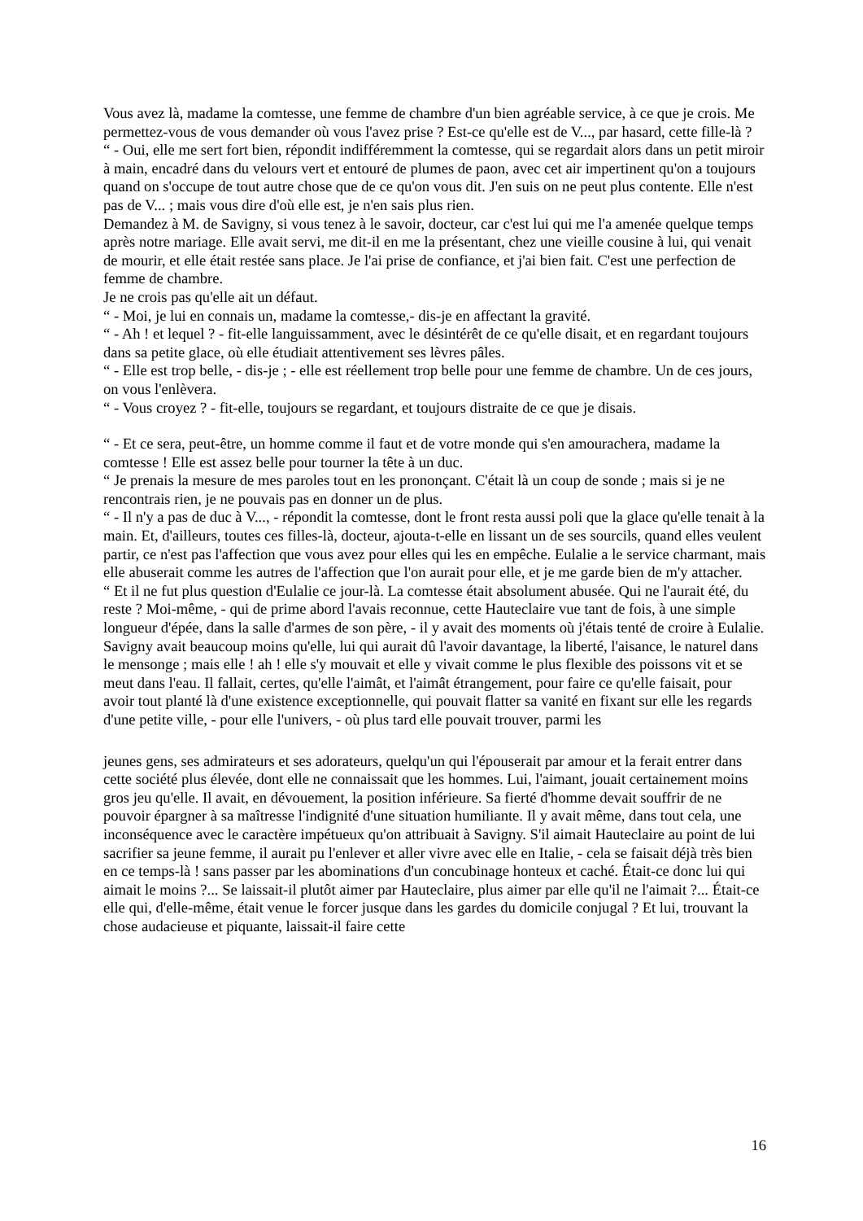Vous avez là, madame la comtesse, une femme de chambre d'un bien agréable service, à ce que je crois. Me permettez-vous de vous demander où vous l'avez prise ? Est-ce qu'elle est de V..., par hasard, cette fille-là ?
“ - Oui, elle me sert fort bien, répondit indifféremment la comtesse, qui se regardait alors dans un petit miroir à main, encadré dans du velours vert et entouré de plumes de paon, avec cet air impertinent qu'on a toujours quand on s'occupe de tout autre chose que de ce qu'on vous dit. J'en suis on ne peut plus contente. Elle n'est pas de V... ; mais vous dire d'où elle est, je n'en sais plus rien.
Demandez à M. de Savigny, si vous tenez à le savoir, docteur, car c'est lui qui me l'a amenée quelque temps après notre mariage. Elle avait servi, me dit-il en me la présentant, chez une vieille cousine à lui, qui venait de mourir, et elle était restée sans place. Je l'ai prise de confiance, et j'ai bien fait. C'est une perfection de femme de chambre.
Je ne crois pas qu'elle ait un défaut.
“ - Moi, je lui en connais un, madame la comtesse,- dis-je en affectant la gravité.
“ - Ah ! et lequel ? - fit-elle languissamment, avec le désintérêt de ce qu'elle disait, et en regardant toujours dans sa petite glace, où elle étudiait attentivement ses lèvres pâles.
“ - Elle est trop belle, - dis-je ; - elle est réellement trop belle pour une femme de chambre. Un de ces jours, on vous l'enlèvera.
“ - Vous croyez ? - fit-elle, toujours se regardant, et toujours distraite de ce que je disais.
“ - Et ce sera, peut-être, un homme comme il faut et de votre monde qui s'en amourachera, madame la comtesse ! Elle est assez belle pour tourner la tête à un duc.
“ Je prenais la mesure de mes paroles tout en les prononçant. C'était là un coup de sonde ; mais si je ne rencontrais rien, je ne pouvais pas en donner un de plus.
“ - Il n'y a pas de duc à V..., - répondit la comtesse, dont le front resta aussi poli que la glace qu'elle tenait à la main. Et, d'ailleurs, toutes ces filles-là, docteur, ajouta-t-elle en lissant un de ses sourcils, quand elles veulent partir, ce n'est pas l'affection que vous avez pour elles qui les en empêche. Eulalie a le service charmant, mais elle abuserait comme les autres de l'affection que l'on aurait pour elle, et je me garde bien de m'y attacher.
“ Et il ne fut plus question d'Eulalie ce jour-là. La comtesse était absolument abusée. Qui ne l'aurait été, du reste ? Moi-même, - qui de prime abord l'avais reconnue, cette Hauteclaire vue tant de fois, à une simple longueur d'épée, dans la salle d'armes de son père, - il y avait des moments où j'étais tenté de croire à Eulalie. Savigny avait beaucoup moins qu'elle, lui qui aurait dû l'avoir davantage, la liberté, l'aisance, le naturel dans le mensonge ; mais elle ! ah ! elle s'y mouvait et elle y vivait comme le plus flexible des poissons vit et se meut dans l'eau. Il fallait, certes, qu'elle l'aimât, et l'aimât étrangement, pour faire ce qu'elle faisait, pour avoir tout planté là d'une existence exceptionnelle, qui pouvait flatter sa vanité en fixant sur elle les regards d'une petite ville, - pour elle l'univers, - où plus tard elle pouvait trouver, parmi les
jeunes gens, ses admirateurs et ses adorateurs, quelqu'un qui l'épouserait par amour et la ferait entrer dans cette société plus élevée, dont elle ne connaissait que les hommes. Lui, l'aimant, jouait certainement moins gros jeu qu'elle. Il avait, en dévouement, la position inférieure. Sa fierté d'homme devait souffrir de ne pouvoir épargner à sa maîtresse l'indignité d'une situation humiliante. Il y avait même, dans tout cela, une inconséquence avec le caractère impétueux qu'on attribuait à Savigny. S'il aimait Hauteclaire au point de lui sacrifier sa jeune femme, il aurait pu l'enlever et aller vivre avec elle en Italie, - cela se faisait déjà très bien en ce temps-là ! sans passer par les abominations d'un concubinage honteux et caché. Était-ce donc lui qui aimait le moins ?... Se laissait-il plutôt aimer par Hauteclaire, plus aimer par elle qu'il ne l'aimait ?... Était-ce elle qui, d'elle-même, était venue le forcer jusque dans les gardes du domicile conjugal ? Et lui, trouvant la chose audacieuse et piquante, laissait-il faire cette
16